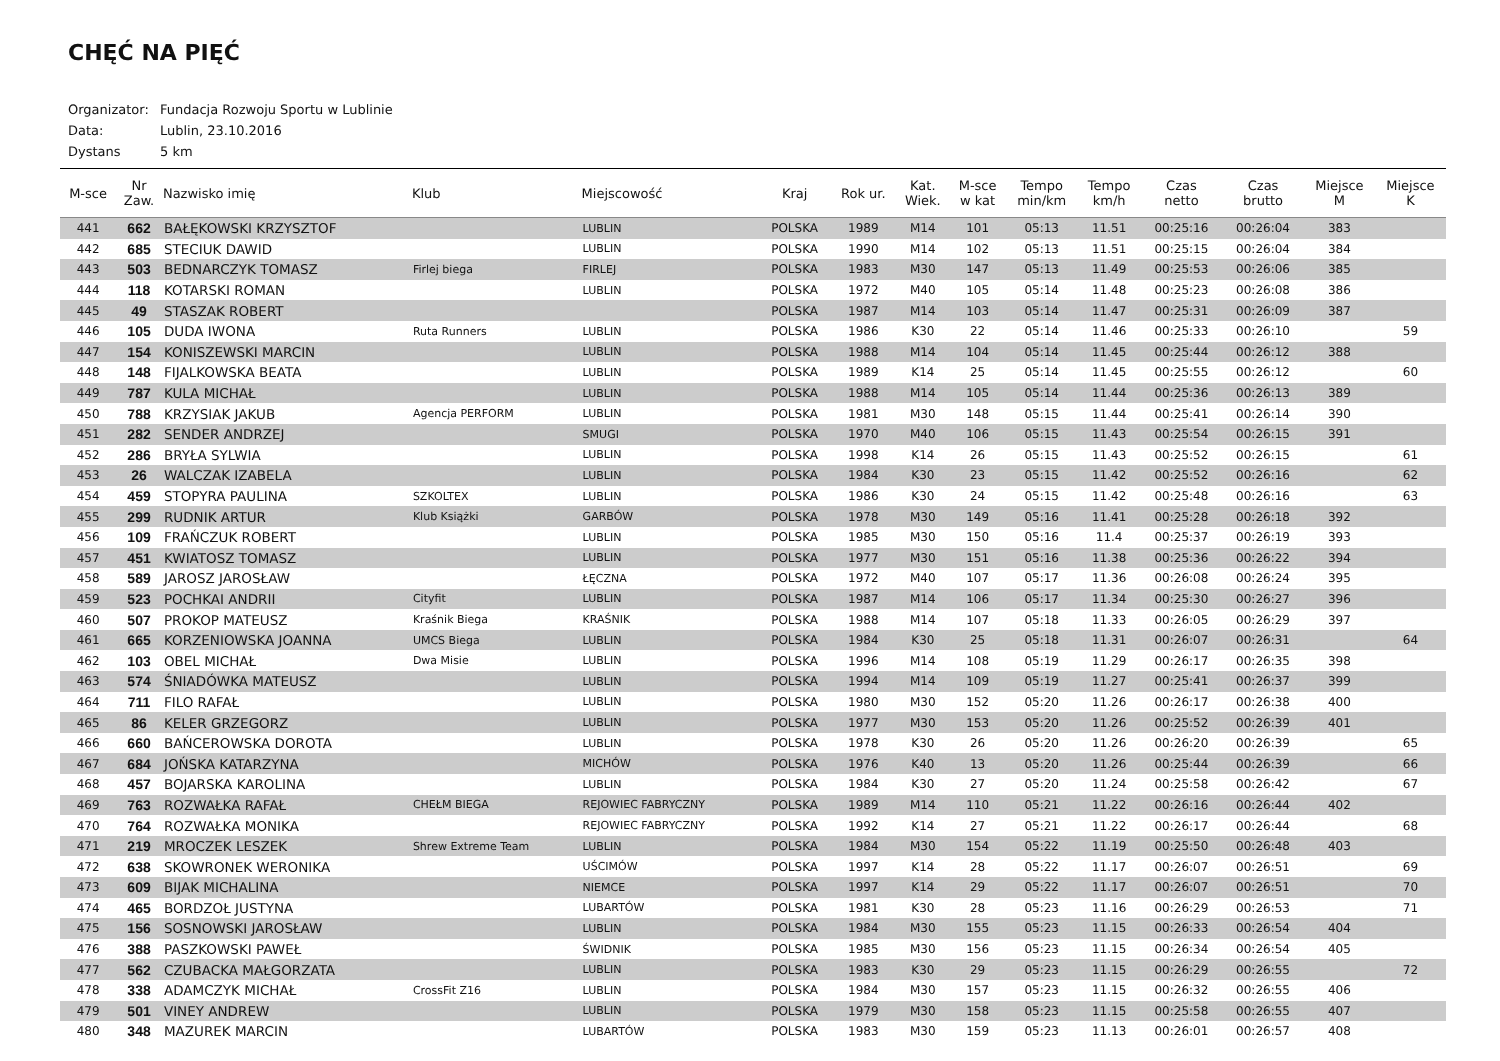CHĘĆ NA PIĘĆ
Organizator: Fundacja Rozwoju Sportu w Lublinie
Data: Lublin, 23.10.2016
Dystans 5 km
| M-sce | Nr Zaw. | Nazwisko imię | Klub | Miejscowość | Kraj | Rok ur. | Kat. Wiek. | M-sce w kat | Tempo min/km | Tempo km/h | Czas netto | Czas brutto | Miejsce M | Miejsce K |
| --- | --- | --- | --- | --- | --- | --- | --- | --- | --- | --- | --- | --- | --- | --- |
| 441 | 662 | BAŁĘKOWSKI KRZYSZTOF | | LUBLIN | POLSKA | 1989 | M14 | 101 | 05:13 | 11.51 | 00:25:16 | 00:26:04 | 383 | |
| 442 | 685 | STECIUK DAWID | | LUBLIN | POLSKA | 1990 | M14 | 102 | 05:13 | 11.51 | 00:25:15 | 00:26:04 | 384 | |
| 443 | 503 | BEDNARCZYK TOMASZ | Firlej biega | FIRLEJ | POLSKA | 1983 | M30 | 147 | 05:13 | 11.49 | 00:25:53 | 00:26:06 | 385 | |
| 444 | 118 | KOTARSKI ROMAN | | LUBLIN | POLSKA | 1972 | M40 | 105 | 05:14 | 11.48 | 00:25:23 | 00:26:08 | 386 | |
| 445 | 49 | STASZAK ROBERT | | | POLSKA | 1987 | M14 | 103 | 05:14 | 11.47 | 00:25:31 | 00:26:09 | 387 | |
| 446 | 105 | DUDA IWONA | Ruta Runners | LUBLIN | POLSKA | 1986 | K30 | 22 | 05:14 | 11.46 | 00:25:33 | 00:26:10 | | 59 |
| 447 | 154 | KONISZEWSKI MARCIN | | LUBLIN | POLSKA | 1988 | M14 | 104 | 05:14 | 11.45 | 00:25:44 | 00:26:12 | 388 | |
| 448 | 148 | FIJALKOWSKA BEATA | | LUBLIN | POLSKA | 1989 | K14 | 25 | 05:14 | 11.45 | 00:25:55 | 00:26:12 | | 60 |
| 449 | 787 | KULA MICHAŁ | | LUBLIN | POLSKA | 1988 | M14 | 105 | 05:14 | 11.44 | 00:25:36 | 00:26:13 | 389 | |
| 450 | 788 | KRZYSIAK JAKUB | Agencja PERFORM | LUBLIN | POLSKA | 1981 | M30 | 148 | 05:15 | 11.44 | 00:25:41 | 00:26:14 | 390 | |
| 451 | 282 | SENDER ANDRZEJ | | SMUGI | POLSKA | 1970 | M40 | 106 | 05:15 | 11.43 | 00:25:54 | 00:26:15 | 391 | |
| 452 | 286 | BRYŁA SYLWIA | | LUBLIN | POLSKA | 1998 | K14 | 26 | 05:15 | 11.43 | 00:25:52 | 00:26:15 | | 61 |
| 453 | 26 | WALCZAK IZABELA | | LUBLIN | POLSKA | 1984 | K30 | 23 | 05:15 | 11.42 | 00:25:52 | 00:26:16 | | 62 |
| 454 | 459 | STOPYRA PAULINA | SZKOLTEX | LUBLIN | POLSKA | 1986 | K30 | 24 | 05:15 | 11.42 | 00:25:48 | 00:26:16 | | 63 |
| 455 | 299 | RUDNIK ARTUR | Klub Książki | GARBÓW | POLSKA | 1978 | M30 | 149 | 05:16 | 11.41 | 00:25:28 | 00:26:18 | 392 | |
| 456 | 109 | FRAŃCZUK ROBERT | | LUBLIN | POLSKA | 1985 | M30 | 150 | 05:16 | 11.4 | 00:25:37 | 00:26:19 | 393 | |
| 457 | 451 | KWIATOSZ TOMASZ | | LUBLIN | POLSKA | 1977 | M30 | 151 | 05:16 | 11.38 | 00:25:36 | 00:26:22 | 394 | |
| 458 | 589 | JAROSZ JAROSŁAW | | ŁĘCZNA | POLSKA | 1972 | M40 | 107 | 05:17 | 11.36 | 00:26:08 | 00:26:24 | 395 | |
| 459 | 523 | POCHKAI ANDRII | Cityfit | LUBLIN | POLSKA | 1987 | M14 | 106 | 05:17 | 11.34 | 00:25:30 | 00:26:27 | 396 | |
| 460 | 507 | PROKOP MATEUSZ | Kraśnik Biega | KRAŚNIK | POLSKA | 1988 | M14 | 107 | 05:18 | 11.33 | 00:26:05 | 00:26:29 | 397 | |
| 461 | 665 | KORZENIOWSKA JOANNA | UMCS Biega | LUBLIN | POLSKA | 1984 | K30 | 25 | 05:18 | 11.31 | 00:26:07 | 00:26:31 | | 64 |
| 462 | 103 | OBEL MICHAŁ | Dwa Misie | LUBLIN | POLSKA | 1996 | M14 | 108 | 05:19 | 11.29 | 00:26:17 | 00:26:35 | 398 | |
| 463 | 574 | ŚNIADÓWKA MATEUSZ | | LUBLIN | POLSKA | 1994 | M14 | 109 | 05:19 | 11.27 | 00:25:41 | 00:26:37 | 399 | |
| 464 | 711 | FILO RAFAŁ | | LUBLIN | POLSKA | 1980 | M30 | 152 | 05:20 | 11.26 | 00:26:17 | 00:26:38 | 400 | |
| 465 | 86 | KELER GRZEGORZ | | LUBLIN | POLSKA | 1977 | M30 | 153 | 05:20 | 11.26 | 00:25:52 | 00:26:39 | 401 | |
| 466 | 660 | BAŃCEROWSKA DOROTA | | LUBLIN | POLSKA | 1978 | K30 | 26 | 05:20 | 11.26 | 00:26:20 | 00:26:39 | | 65 |
| 467 | 684 | JOŃSKA KATARZYNA | | MICHÓW | POLSKA | 1976 | K40 | 13 | 05:20 | 11.26 | 00:25:44 | 00:26:39 | | 66 |
| 468 | 457 | BOJARSKA KAROLINA | | LUBLIN | POLSKA | 1984 | K30 | 27 | 05:20 | 11.24 | 00:25:58 | 00:26:42 | | 67 |
| 469 | 763 | ROZWAŁKA RAFAŁ | CHEŁM BIEGA | REJOWIEC FABRYCZNY | POLSKA | 1989 | M14 | 110 | 05:21 | 11.22 | 00:26:16 | 00:26:44 | 402 | |
| 470 | 764 | ROZWAŁKA MONIKA | | REJOWIEC FABRYCZNY | POLSKA | 1992 | K14 | 27 | 05:21 | 11.22 | 00:26:17 | 00:26:44 | | 68 |
| 471 | 219 | MROCZEK LESZEK | Shrew Extreme Team | LUBLIN | POLSKA | 1984 | M30 | 154 | 05:22 | 11.19 | 00:25:50 | 00:26:48 | 403 | |
| 472 | 638 | SKOWRONEK WERONIKA | | UŚCIMÓW | POLSKA | 1997 | K14 | 28 | 05:22 | 11.17 | 00:26:07 | 00:26:51 | | 69 |
| 473 | 609 | BIJAK MICHALINA | | NIEMCE | POLSKA | 1997 | K14 | 29 | 05:22 | 11.17 | 00:26:07 | 00:26:51 | | 70 |
| 474 | 465 | BORDZOŁ JUSTYNA | | LUBARTÓW | POLSKA | 1981 | K30 | 28 | 05:23 | 11.16 | 00:26:29 | 00:26:53 | | 71 |
| 475 | 156 | SOSNOWSKI JAROSŁAW | | LUBLIN | POLSKA | 1984 | M30 | 155 | 05:23 | 11.15 | 00:26:33 | 00:26:54 | 404 | |
| 476 | 388 | PASZKOWSKI PAWEŁ | | ŚWIDNIK | POLSKA | 1985 | M30 | 156 | 05:23 | 11.15 | 00:26:34 | 00:26:54 | 405 | |
| 477 | 562 | CZUBACKA MAŁGORZATA | | LUBLIN | POLSKA | 1983 | K30 | 29 | 05:23 | 11.15 | 00:26:29 | 00:26:55 | | 72 |
| 478 | 338 | ADAMCZYK MICHAŁ | CrossFit Z16 | LUBLIN | POLSKA | 1984 | M30 | 157 | 05:23 | 11.15 | 00:26:32 | 00:26:55 | 406 | |
| 479 | 501 | VINEY ANDREW | | LUBLIN | POLSKA | 1979 | M30 | 158 | 05:23 | 11.15 | 00:25:58 | 00:26:55 | 407 | |
| 480 | 348 | MAZUREK MARCIN | | LUBARTÓW | POLSKA | 1983 | M30 | 159 | 05:23 | 11.13 | 00:26:01 | 00:26:57 | 408 | |